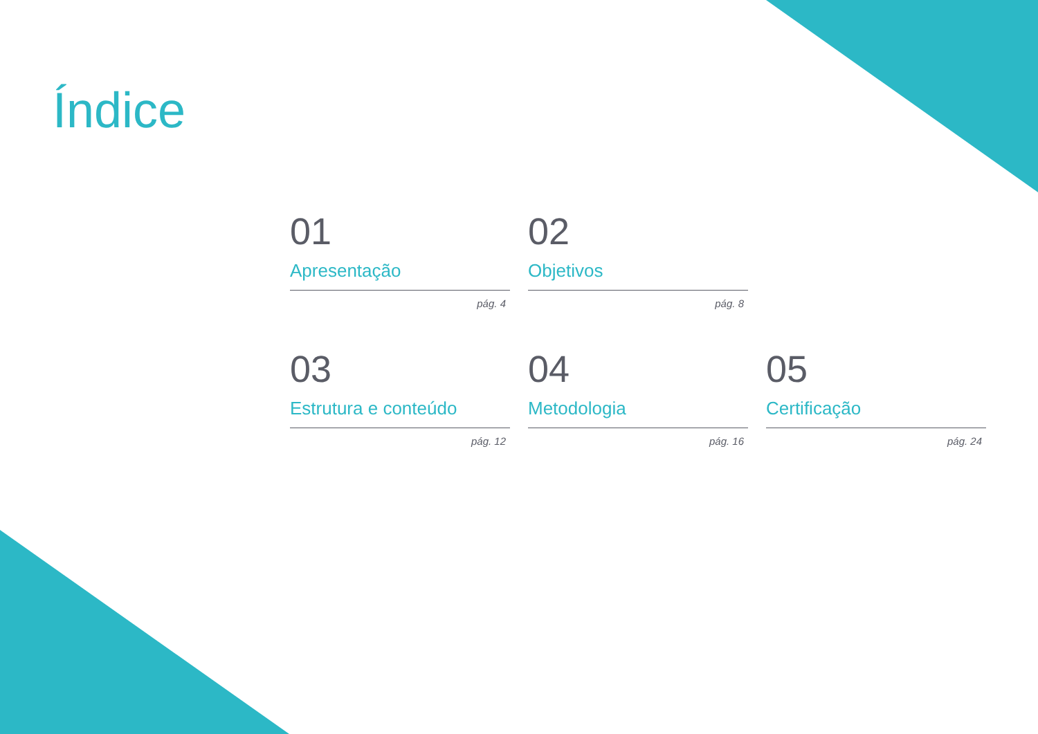Índice
01
Apresentação
pág. 4
02
Objetivos
pág. 8
03
Estrutura e conteúdo
pág. 12
04
Metodologia
pág. 16
05
Certificação
pág. 24